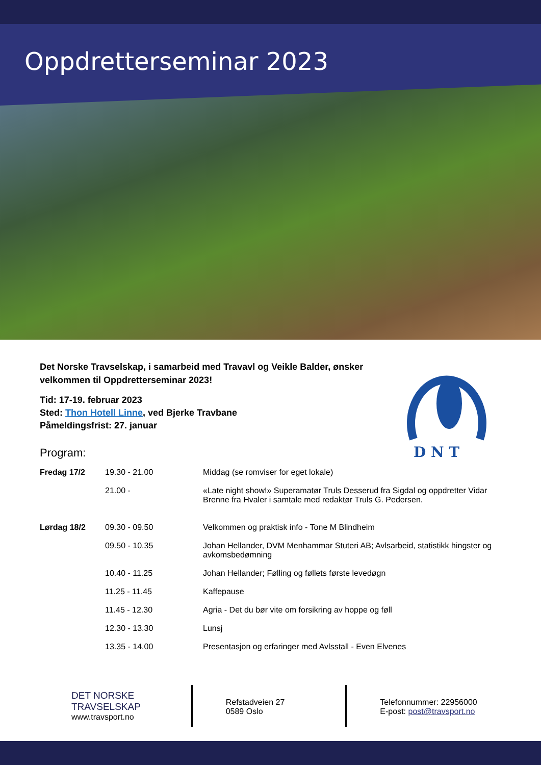Oppdretterseminar 2023
D N T
Det Norske Travselskap, i samarbeid med Travavl og Veikle Balder, ønsker velkommen til Oppdretterseminar 2023!
Tid: 17-19. februar 2023
Sted: Thon Hotell Linne, ved Bjerke Travbane
Påmeldingsfrist: 27. januar
Program:
| Fredag 17/2 | 19.30 - 21.00 | Middag (se romviser for eget lokale) |
| | 21.00 - | «Late night show!» Superamatør Truls Desserud fra Sigdal og oppdretter Vidar Brenne fra Hvaler i samtale med redaktør Truls G. Pedersen. |
| Lørdag 18/2 | 09.30 - 09.50 | Velkommen og praktisk info - Tone M Blindheim |
| | 09.50 - 10.35 | Johan Hellander, DVM Menhammar Stuteri AB; Avlsarbeid, statistikk hingster og avkomsbedømning |
| | 10.40 - 11.25 | Johan Hellander; Følling og føllets første levedøgn |
| | 11.25 - 11.45 | Kaffepause |
| | 11.45 - 12.30 | Agria - Det du bør vite om forsikring av hoppe og føll |
| | 12.30 - 13.30 | Lunsj |
| | 13.35 - 14.00 | Presentasjon og erfaringer med Avlsstall - Even Elvenes |
DET NORSKE
TRAVSELSKAP
www.travsport.no
Refstadveien 27
0589 Oslo
Telefonnummer: 22956000
E-post: post@travsport.no